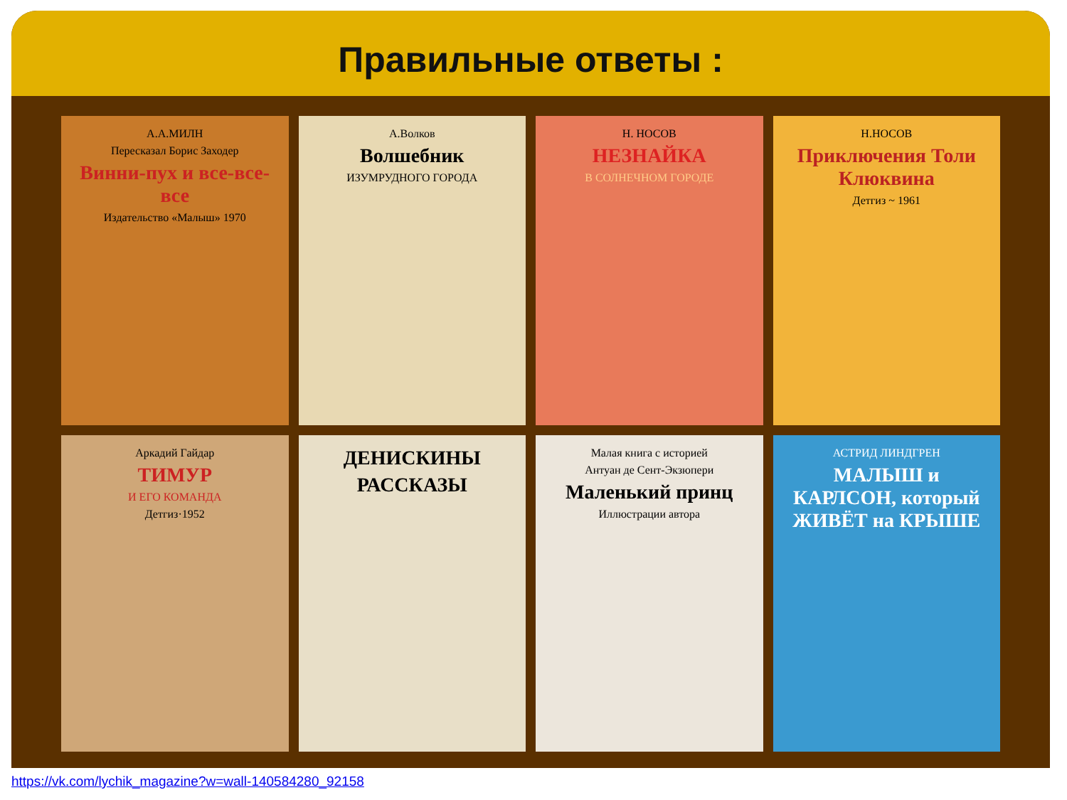Правильные ответы :
А.А.МИЛН
Пересказал Борис Заходер
Винни-пух и все-все-все
Издательство «Малыш» 1970
А.Волков
Волшебник
ИЗУМРУДНОГО ГОРОДА
Н. НОСОВ
НЕЗНАЙКА
В СОЛНЕЧНОМ ГОРОДЕ
Н.НОСОВ
Приключения Толи Клюквина
Детгиз ~ 1961
Аркадий Гайдар
ТИМУР
И ЕГО КОМАНДА
Детгиз·1952
ДЕНИСКИНЫ
РАССКАЗЫ
Малая книга с историей
Антуан де Сент-Экзюпери
Маленький принц
Иллюстрации автора
АСТРИД ЛИНДГРЕН
МАЛЫШ и КАРЛСОН, который ЖИВЁТ на КРЫШЕ
https://vk.com/lychik_magazine?w=wall-140584280_92158